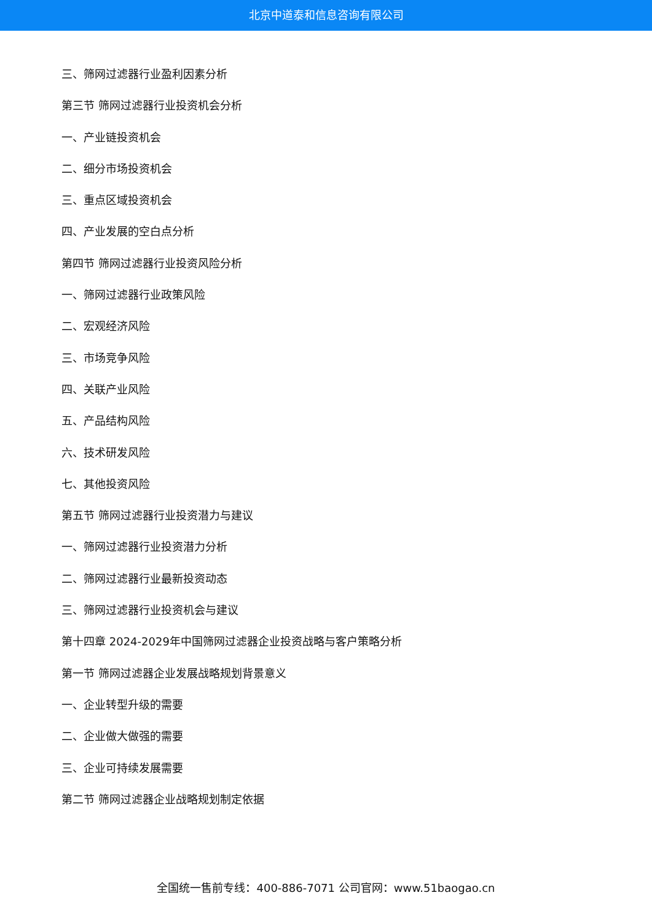北京中道泰和信息咨询有限公司
三、筛网过滤器行业盈利因素分析
第三节 筛网过滤器行业投资机会分析
一、产业链投资机会
二、细分市场投资机会
三、重点区域投资机会
四、产业发展的空白点分析
第四节 筛网过滤器行业投资风险分析
一、筛网过滤器行业政策风险
二、宏观经济风险
三、市场竞争风险
四、关联产业风险
五、产品结构风险
六、技术研发风险
七、其他投资风险
第五节 筛网过滤器行业投资潜力与建议
一、筛网过滤器行业投资潜力分析
二、筛网过滤器行业最新投资动态
三、筛网过滤器行业投资机会与建议
第十四章 2024-2029年中国筛网过滤器企业投资战略与客户策略分析
第一节 筛网过滤器企业发展战略规划背景意义
一、企业转型升级的需要
二、企业做大做强的需要
三、企业可持续发展需要
第二节 筛网过滤器企业战略规划制定依据
全国统一售前专线：400-886-7071 公司官网：www.51baogao.cn